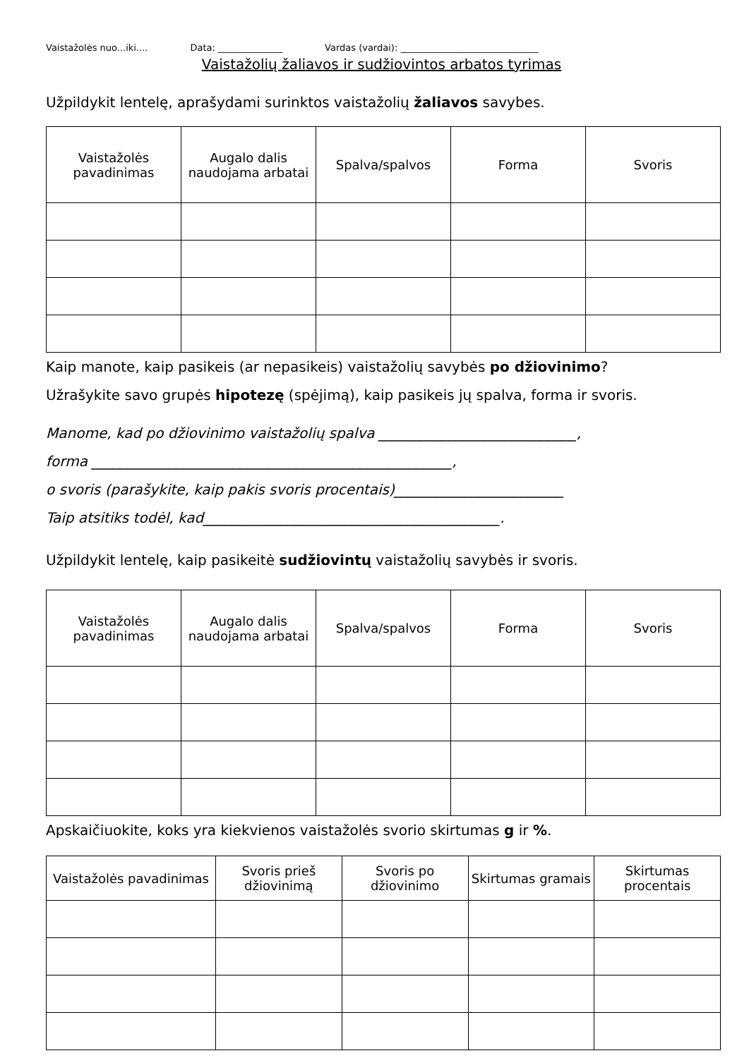Vaistažolės nuo...iki.... Data: ______________ Vardas (vardai): ______________________________
Vaistažolių žaliavos ir sudžiovintos arbatos tyrimas
Užpildykit lentelę, aprašydami surinktos vaistažolių žaliavos savybes.
| Vaistažolės pavadinimas | Augalo dalis naudojama arbatai | Spalva/spalvos | Forma | Svoris |
| --- | --- | --- | --- | --- |
Kaip manote, kaip pasikeis (ar nepasikeis) vaistažolių savybės po džiovinimo?
Užrašykite savo grupės hipotezę (spėjimą), kaip pasikeis jų spalva, forma ir svoris.
Manome, kad po džiovinimo vaistažolių spalva ____________________________,
forma ___________________________________________________,
o svoris (parašykite, kaip pakis svoris procentais)________________________
Taip atsitiks todėl, kad__________________________________________.
Užpildykit lentelę, kaip pasikeitė sudžiovintų vaistažolių savybės ir svoris.
| Vaistažolės pavadinimas | Augalo dalis naudojama arbatai | Spalva/spalvos | Forma | Svoris |
| --- | --- | --- | --- | --- |
Apskaičiuokite, koks yra kiekvienos vaistažolės svorio skirtumas g ir %.
| Vaistažolės pavadinimas | Svoris prieš džiovinimą | Svoris po džiovinimo | Skirtumas gramais | Skirtumas procentais |
| --- | --- | --- | --- | --- |